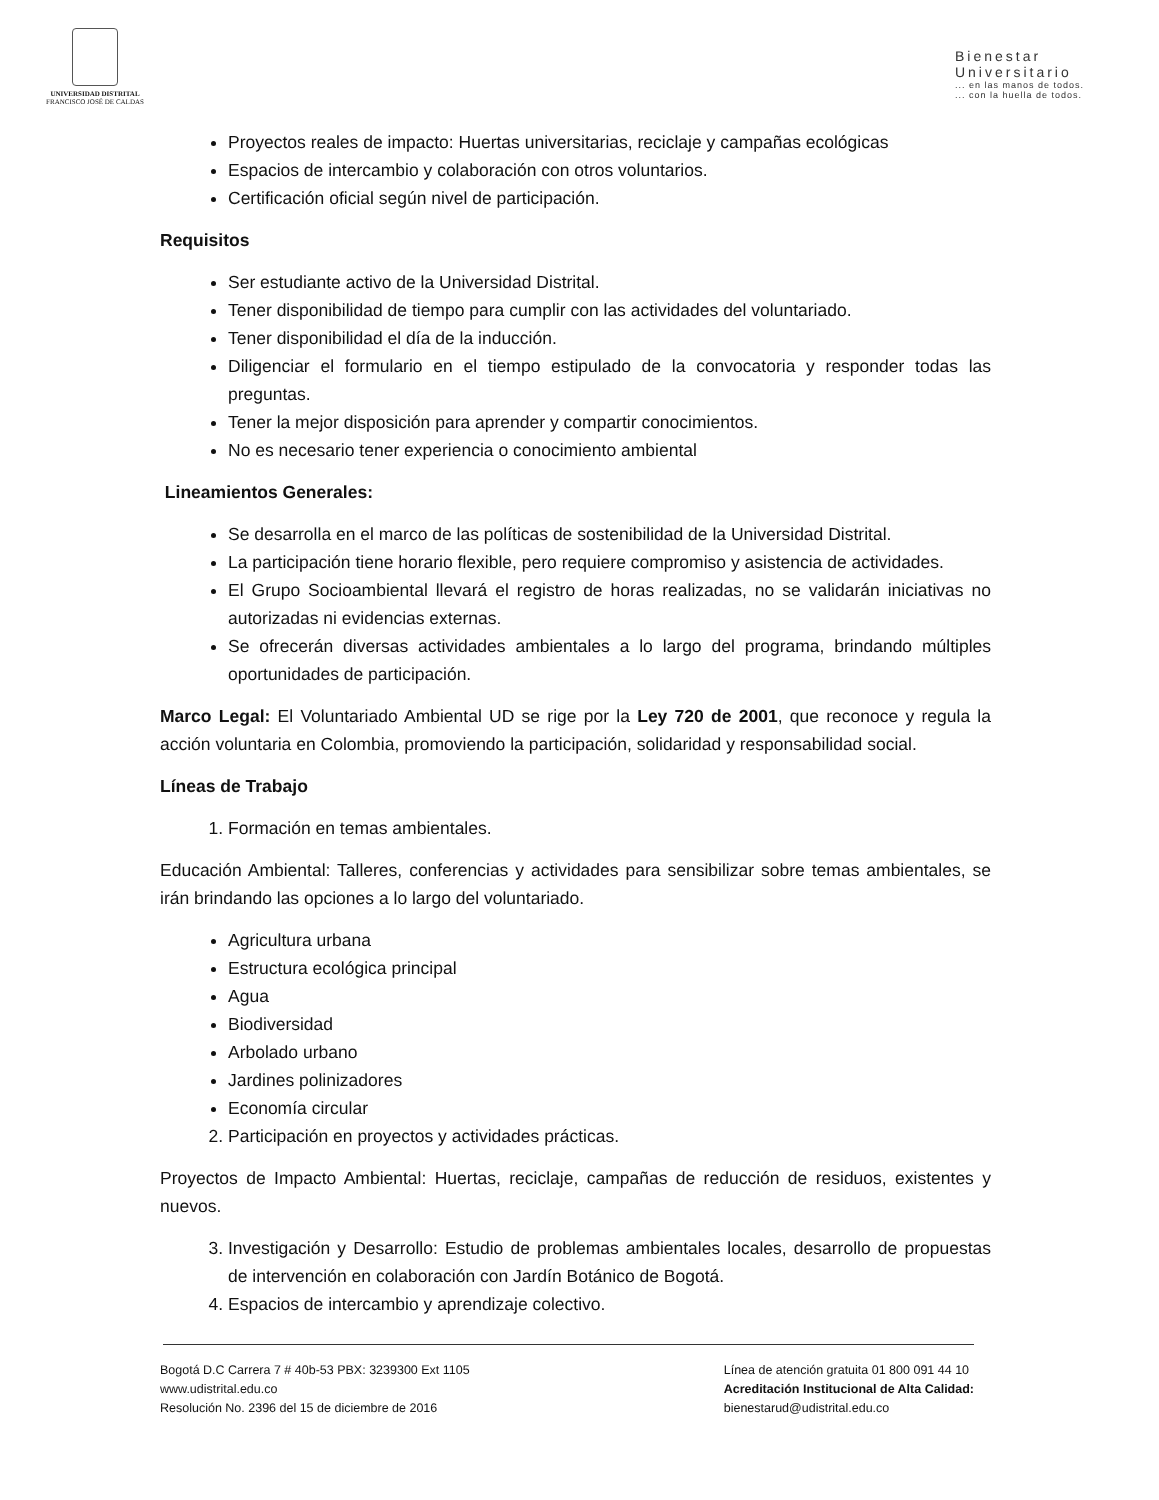UNIVERSIDAD DISTRITAL
FRANCISCO JOSÉ DE CALDAS
Bienestar
Universitario... en las manos de todos.
... con la huella de todos.
Proyectos reales de impacto: Huertas universitarias, reciclaje y campañas ecológicas
Espacios de intercambio y colaboración con otros voluntarios.
Certificación oficial según nivel de participación.
Requisitos
Ser estudiante activo de la Universidad Distrital.
Tener disponibilidad de tiempo para cumplir con las actividades del voluntariado.
Tener disponibilidad el día de la inducción.
Diligenciar el formulario en el tiempo estipulado de la convocatoria y responder todas las preguntas.
Tener la mejor disposición para aprender y compartir conocimientos.
No es necesario tener experiencia o conocimiento ambiental
Lineamientos Generales:
Se desarrolla en el marco de las políticas de sostenibilidad de la Universidad Distrital.
La participación tiene horario flexible, pero requiere compromiso y asistencia de actividades.
El Grupo Socioambiental llevará el registro de horas realizadas, no se validarán iniciativas no autorizadas ni evidencias externas.
Se ofrecerán diversas actividades ambientales a lo largo del programa, brindando múltiples oportunidades de participación.
Marco Legal: El Voluntariado Ambiental UD se rige por la Ley 720 de 2001, que reconoce y regula la acción voluntaria en Colombia, promoviendo la participación, solidaridad y responsabilidad social.
Líneas de Trabajo
1. Formación en temas ambientales.
Educación Ambiental: Talleres, conferencias y actividades para sensibilizar sobre temas ambientales, se irán brindando las opciones a lo largo del voluntariado.
Agricultura urbana
Estructura ecológica principal
Agua
Biodiversidad
Arbolado urbano
Jardines polinizadores
Economía circular
2. Participación en proyectos y actividades prácticas.
Proyectos de Impacto Ambiental: Huertas, reciclaje, campañas de reducción de residuos, existentes y nuevos.
3. Investigación y Desarrollo: Estudio de problemas ambientales locales, desarrollo de propuestas de intervención en colaboración con Jardín Botánico de Bogotá.
4. Espacios de intercambio y aprendizaje colectivo.
Bogotá D.C Carrera 7 # 40b-53 PBX: 3239300 Ext 1105
www.udistrital.edu.co
Resolución No. 2396 del 15 de diciembre de 2016
Línea de atención gratuita 01 800 091 44 10
Acreditación Institucional de Alta Calidad:
bienestarud@udistrital.edu.co